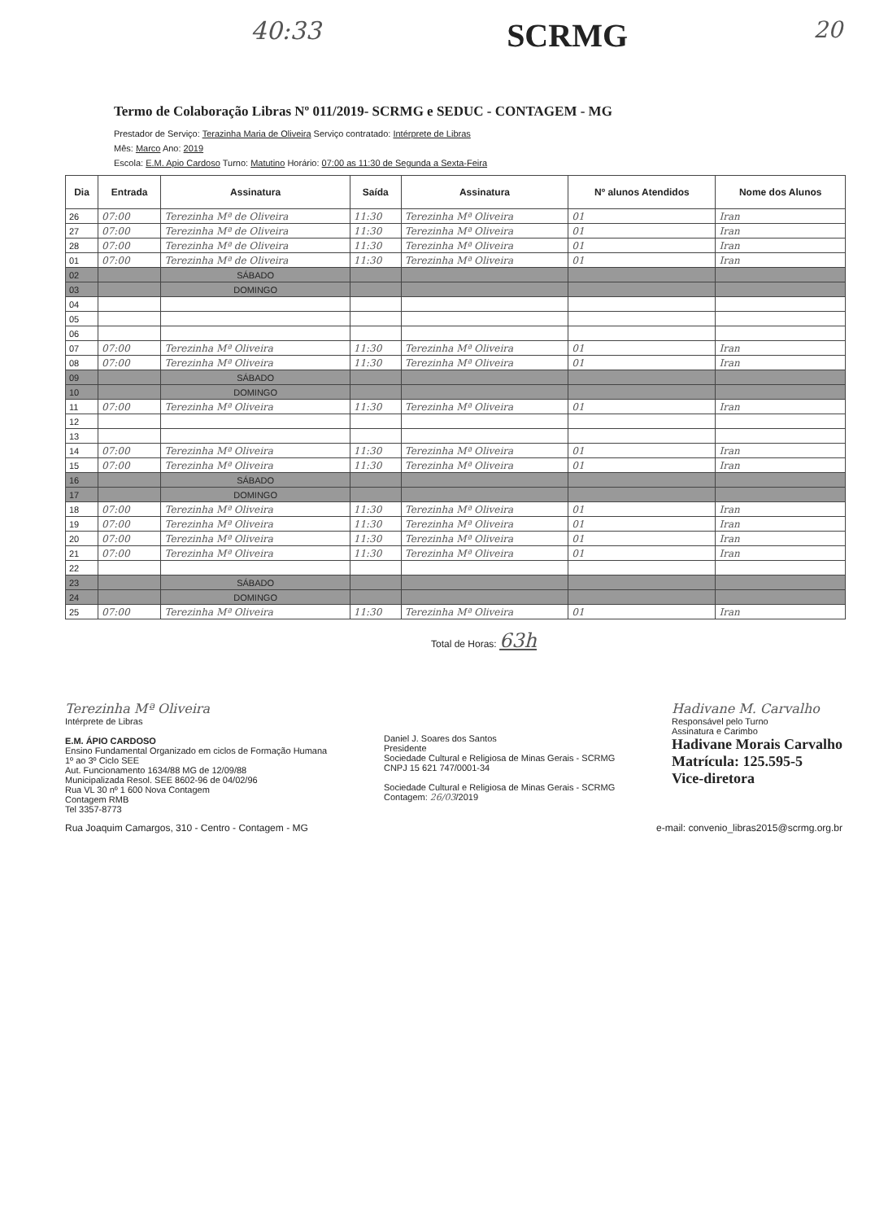40:33 SCRMG 20
Termo de Colaboração Libras Nº 011/2019- SCRMG e SEDUC - CONTAGEM - MG
Prestador de Serviço: Terazinha Maria de Oliveira Serviço contratado: Intérprete de Libras
Mês: Marco Ano: 2019
Escola: E.M. Apio Cardoso Turno: Matutino Horário: 07:00 as 11:30 de Segunda a Sexta-Feira
| Dia | Entrada | Assinatura | Saída | Assinatura | Nº alunos Atendidos | Nome dos Alunos |
| --- | --- | --- | --- | --- | --- | --- |
| 26 | 07:00 | Terezinha Mª de Oliveira | 11:30 | Terezinha Mª Oliveira | 01 | Iran |
| 27 | 07:00 | Terezinha Mª de Oliveira | 11:30 | Terezinha Mª Oliveira | 01 | Iran |
| 28 | 07:00 | Terezinha Mª de Oliveira | 11:30 | Terezinha Mª Oliveira | 01 | Iran |
| 01 | 07:00 | Terezinha Mª de Oliveira | 11:30 | Terezinha Mª Oliveira | 01 | Iran |
| 02 | | SÁBADO | | | | |
| 03 | | DOMINGO | | | | |
| 04 | | | | | | |
| 05 | | | | | | |
| 06 | | | | | | |
| 07 | 07:00 | Terezinha Mª Oliveira | 11:30 | Terezinha Mª Oliveira | 01 | Iran |
| 08 | 07:00 | Terezinha Mª Oliveira | 11:30 | Terezinha Mª Oliveira | 01 | Iran |
| 09 | | SÁBADO | | | | |
| 10 | | DOMINGO | | | | |
| 11 | 07:00 | Terezinha Mª Oliveira | 11:30 | Terezinha Mª Oliveira | 01 | Iran |
| 12 | | | | | | |
| 13 | | | | | | |
| 14 | 07:00 | Terezinha Mª Oliveira | 11:30 | Terezinha Mª Oliveira | 01 | Iran |
| 15 | 07:00 | Terezinha Mª Oliveira | 11:30 | Terezinha Mª Oliveira | 01 | Iran |
| 16 | | SÁBADO | | | | |
| 17 | | DOMINGO | | | | |
| 18 | 07:00 | Terezinha Mª Oliveira | 11:30 | Terezinha Mª Oliveira | 01 | Iran |
| 19 | 07:00 | Terezinha Mª Oliveira | 11:30 | Terezinha Mª Oliveira | 01 | Iran |
| 20 | 07:00 | Terezinha Mª Oliveira | 11:30 | Terezinha Mª Oliveira | 01 | Iran |
| 21 | 07:00 | Terezinha Mª Oliveira | 11:30 | Terezinha Mª Oliveira | 01 | Iran |
| 22 | | | | | | |
| 23 | | SÁBADO | | | | |
| 24 | | DOMINGO | | | | |
| 25 | 07:00 | Terezinha Mª Oliveira | 11:30 | Terezinha Mª Oliveira | 01 | Iran |
Total de Horas: 63h
Terezinha Mª Oliveira
Intérprete de Libras
E.M. ÁPIO CARDOSO
Ensino Fundamental Organizado em ciclos de Formação Humana
1º ao 3º Ciclo SEE
Aut. Funcionamento 1634/88 MG de 12/09/88
Municipalizada Resol. SEE 8602-96 de 04/02/96
Rua VL 30 nº 1 600 Nova Contagem
Contagem RMB
Tel 3357-8773
Daniel J. Soares dos Santos
Presidente
Sociedade Cultural e Religiosa de Minas Gerais - SCRMG
CNPJ 15 621 747/0001-34
Sociedade Cultural e Religiosa de Minas Gerais - SCRMG
Contagem: 26/03/2019
Hadivane M. Carvalho
Responsável pelo Turno
Assinatura e Carimbo
Hadivane Morais Carvalho
Matrícula: 125.595-5
Vice-diretora
Rua Joaquim Camargos, 310 - Centro - Contagem - MG e-mail: convenio_libras2015@scrmg.org.br